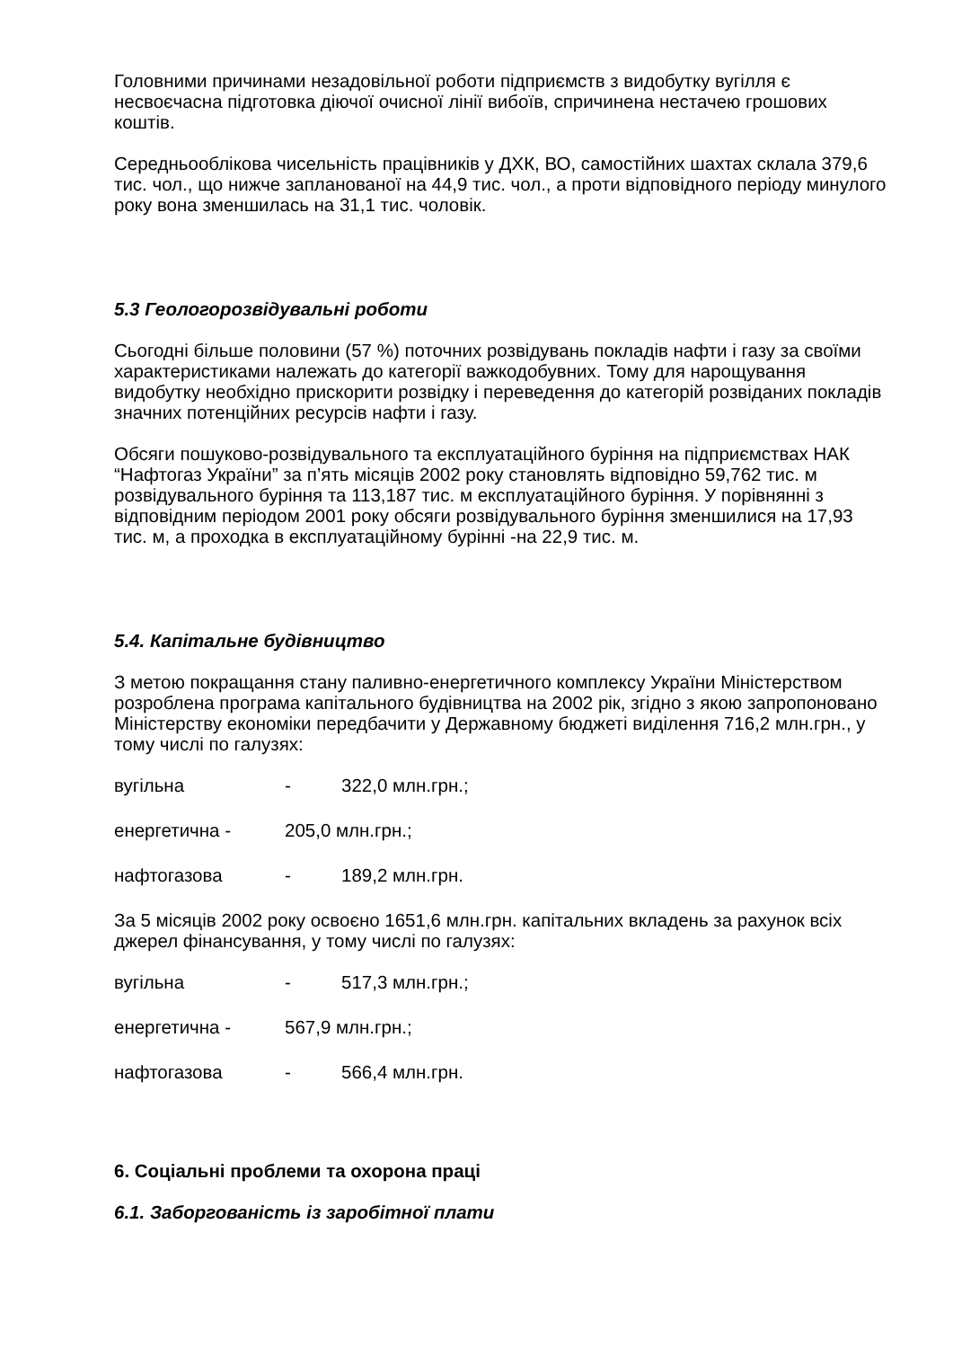Головними причинами незадовільної роботи підприємств з видобутку вугілля є несвоєчасна підготовка діючої очисної лінії вибоїв, спричинена нестачею грошових коштів.
Середньооблікова чисельність працівників у ДХК, ВО, самостійних шахтах склала 379,6 тис. чол., що нижче запланованої на 44,9 тис. чол., а проти відповідного періоду минулого року вона зменшилась на 31,1 тис. чоловік.
5.3 Геологорозвідувальні роботи
Сьогодні більше половини (57 %) поточних розвідувань покладів нафти і газу за своїми характеристиками належать до категорії важкодобувних. Тому для нарощування видобутку необхідно прискорити розвідку і переведення до категорій розвіданих покладів значних потенційних ресурсів нафти і газу.
Обсяги пошуково-розвідувального та експлуатаційного буріння на підприємствах НАК “Нафтогаз України” за п’ять місяців 2002 року становлять відповідно 59,762 тис. м розвідувального буріння та 113,187 тис. м експлуатаційного буріння. У порівнянні з відповідним періодом 2001 року обсяги розвідувального буріння зменшилися на 17,93 тис. м, а проходка в експлуатаційному бурінні -на 22,9 тис. м.
5.4. Капітальне будівництво
З метою покращання стану паливно-енергетичного комплексу України Міністерством розроблена програма капітального будівництва на 2002 рік, згідно з якою запропоновано Міністерству економіки передбачити у Державному бюджеті виділення 716,2 млн.грн., у тому числі по галузях:
вугільна - 322,0 млн.грн.;
енергетична - 205,0 млн.грн.;
нафтогазова - 189,2 млн.грн.
За 5 місяців 2002 року освоєно 1651,6 млн.грн. капітальних вкладень за рахунок всіх джерел фінансування, у тому числі по галузях:
вугільна - 517,3 млн.грн.;
енергетична - 567,9 млн.грн.;
нафтогазова - 566,4 млн.грн.
6. Соціальні проблеми та охорона праці
6.1. Заборгованість із заробітної плати